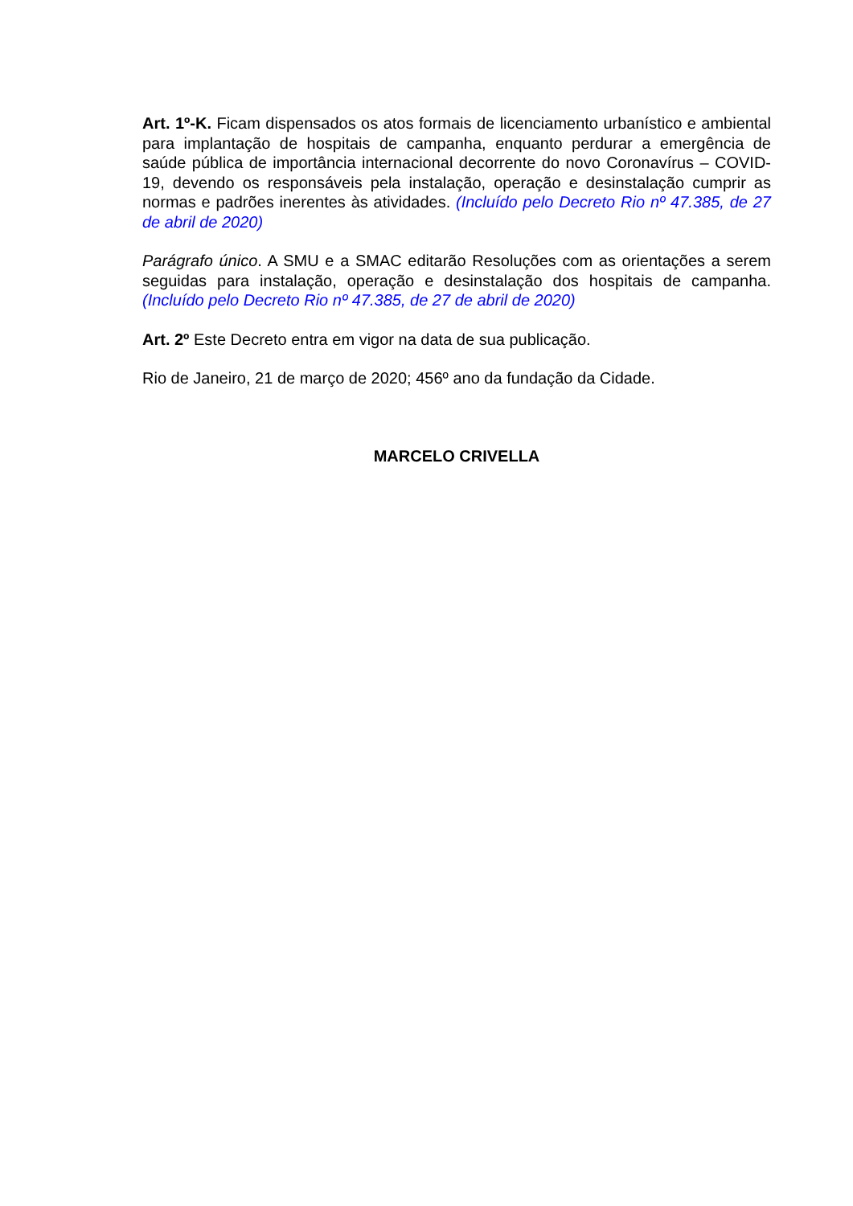Art. 1º-K. Ficam dispensados os atos formais de licenciamento urbanístico e ambiental para implantação de hospitais de campanha, enquanto perdurar a emergência de saúde pública de importância internacional decorrente do novo Coronavírus – COVID-19, devendo os responsáveis pela instalação, operação e desinstalação cumprir as normas e padrões inerentes às atividades. (Incluído pelo Decreto Rio nº 47.385, de 27 de abril de 2020)
Parágrafo único. A SMU e a SMAC editarão Resoluções com as orientações a serem seguidas para instalação, operação e desinstalação dos hospitais de campanha.(Incluído pelo Decreto Rio nº 47.385, de 27 de abril de 2020)
Art. 2º Este Decreto entra em vigor na data de sua publicação.
Rio de Janeiro, 21 de março de 2020; 456º ano da fundação da Cidade.
MARCELO CRIVELLA